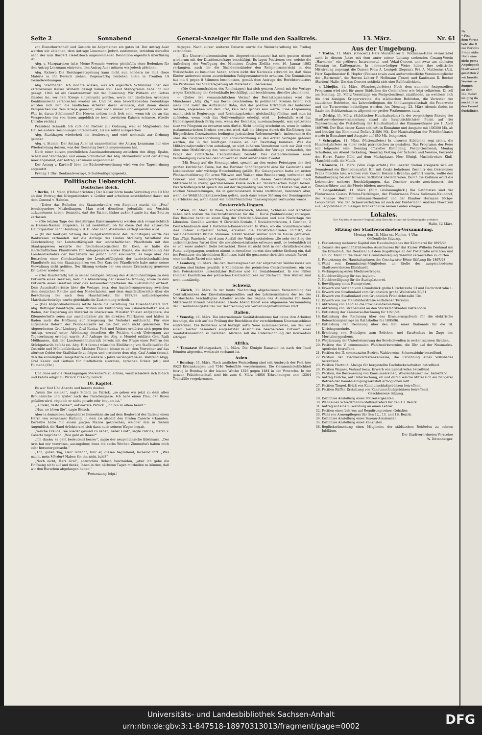Seite 2 Sonnabend General-Anzeiger für Halle und den Saalkreis. 13. März. Nr. 61
von Dienstherrschaft und Gesinde im Allgemeinen ein gutes ist. Der Antrag Auer werden wir ablehnen, dem Antrage Lenzmann jedoch zustimmen, trotzdem derselbe nach der zum Bürgerl. Gesetzbuch angenommenen Resolution eigentlich überflüssig ist.
Abg. v. Marquardsen (nl.): Meine Freunde werden gleichfalls ohne Bedenken für den Antrag Lenzmann eintreten, den Antrag Auer müssen wir jedoch ablehnen.
Abg. Rickert: Die Reichsgesetzgebung kann nicht nur, sondern sie muß diese Materie in ihr Bereich ziehen. Gegenwärtig bestehen allein in Preußen 19 Gesindeordnungen.
Abg. Stadthagen: Ich möchte wissen, was ich eigentlich Schlimmes über den verstorbenen Kaiser Wilhelm gesagt haben soll. Laut Stenogramm habe ich nur gesagt: 1866 sei ein Gesetzentwurf mit der Einleitung: Wir Wilhelm von Gottes Gnaden &c. vor dem Kriege eingebracht worden, worin den ländlichen Arbeitern Koalitionsrecht versprochen worden sei. Und bei dem bevorstehenden Gedenktage würden sich nun die ländlichen Arbeiter daran erinnern, daß ihnen dieses Versprechen vor dem Kriege gemacht, aber noch immer nicht eingelöst worden sei. Was ist daran Schlimmes? Die Herren sollten doch froh sein, wenn ich sie an das Versprechen des von ihnen angeblich so hoch verehrten Kaisers erinnere. (Große Unruhe rechts.)
Präsident Schmidt: Ich rufe den Redner zur Ordnung, weil er Mitgliedern des Hauses andere Gesinnungen unterschiebt, als sie selbst aussprechen.
Abg. Stadthagen wiederholt die Aeußerung und wird nochmals zur Ordnung gerufen.
Abg. v. Stumm: Der Antrag Auer ist unannehmbar, der Antrag Lenzmann nur eine Wiederholung dessen, was der Reichstag bereits angenommen hat.
Nach einer kurzen persönlichen Auseinandersetzung zwischen den Abgg. Spahn, Schall und Stadthagen und einem Schlußwort des Abg. Molkenbuhr wird der Antrag Auer abgelehnt, der Antrag Lenzmann angenommen.
Der Antrag v. Kardorff über die Bäckereiverordnung wird von der Tagesordnung abgesetzt.
Freitag 1 Uhr: Denkmalsvorlage, Schuldentilgungsgesetz.
Politische Uebersicht.
Deutsches Reich.
* Berlin, 11. März. (Hofnachrichten.) Der Kaiser hörte heute Vormittag von 10 Uhr ab den Vortrag des Kriegsministers v. Goßler und arbeitete anschließend daran mit dem General v. Hahnke.
— (Ueber das Befinden des Staatssekretärs von Stephan) macht die „Post“ beruhigendere Mittheilungen. Man wird dieselben jedenfalls mit Vorsicht aufzunehmen haben; feststeht, daß der Patient bisher außer Stande ist, das Bett zu verlassen.
— (Die letzten Tage des diesjährigen Kaisermanövers) werden sich voraussichtlich in Hessen-Nassau abspielen; es ist zweifelhaft, ob für diese Zeit das kaiserliche Hauptquartier nach Homburg v. d. H. oder nach Wiesbaden verlegt werden wird.
— (In der heutigen Sitzung der Budgetkommission des Reichstages) wurde das Bankwesen verhandelt. Auf die Anfrage des Grafen Stollberg betreffend die Gleichstellung der Lombardfähigkeit der landschaftlichen Pfandbriefe mit den Staatspapieren erklärte der Reichsbankpräsident Dr. Koch, er halte die landschaftlichen Pfandbriefe für Anlagepapiere erster Klasse, die Ausdehnung des Lombardverkehrs der Reichsbank sei jedoch nicht erwünscht, es liege aber das Bestreben einer Gleichstellung der Lombardfähigkeit der landwirthschaftlichen Pfandbriefe mit den Staatspapieren vor. Der Kurs der Pfandbriefe habe unter seiner Verwaltung nicht gelitten. Der Sitzung wohnte der von seiner Erkrankung genesene Dr. Lieber wieder bei.
— (Der Bundesrath) hat in seiner heutigen Sitzung den Ausschußanträgen zu dem Entwurfe eines Gesetzes, betr. die Abänderung der Gewerbe-Ordnung, sowie zu dem Entwurfe eines Gesetzes über das Auswanderungs-Wesen die Zustimmung ertheilt. Dem Ausschußberichte über die Vorlage, betr. den Auslieferungsvertrag zwischen dem deutschen Reiche und den Niederlanden, und dem Ausschußberichte über die Berechnung der nach dem Haushaltsetat für 1897/98 aufzubringenden Matrikularbeiträge wurde gleichfalls die Zustimmung ertheilt.
— (Das Abgeordnetenhaus) setzte heute die Berathung des Eisenbahnetats fort. Abg. Böttinger beantragte, eine Petition um Einführung von Kilometerheften wie in Baden, der Regierung als Material zu überweisen. Minister Thielen entgegnete, die Kilometerhefte seien nur umständlicher als die direkten Fahrkarten und hätten in Baden auch die Hoffnung auf Steigerung des Verkehrs enttäuscht. Für eine allgemeine Reform der Personentarife sei die Zeit noch nicht gekommen. Die Abgeordneten Graf Limburg, Graf Kanitz, Pleß und Rickert erklärten sich gegen den Antrag, worauf unter Ablehnung desselben die Petition durch Uebergang zur Tagesordnung erledigt wurde. Auf Anfrage des Abg. v. Mendel erklärte Geh. Rath Möllhausen, daß der Landeseisenbahnrath bereits mit der Frage einer Reform des Stückguttarifs befaßt sei. Abg. Hirt (kons.) wünschte Einführung von Staffeltarifen für Getreide und Mühlenfabrikate. Minister Thielen lehnte es ab, dem Vorredner auf das uferlose Gebiet der Staffeltarife zu folgen und erwiderte dem Abg. Graf Arnim (kons.), daß die ermäßigten Düngertarife auf weitere 5 Jahre verlängert seien. Während Abgg. Graf Kanitz und Gothein für Staffeltarife eintraten, sprachen Eckels (ntl.) und Humann (Ctr.)
Und ohne auf die Danksagungen Merentier's zu achten, verabschiedete sich Bidach und kehrte eiligst zu Patrick O'Keddy zurück.
10. Kapitel.
Es war fünf Uhr Abends und bereits dunkel.
„Wenn Sie meinen“, sagte Bidach zu Patrick, „so gehen wir jetzt zu dem alten Brounsmiche und später nach der Paradiesgasse. Ich habe einen Plan, der Ihnen gefallen wird, obgleich er nicht gerade sehr bequem ist.“
„Je toller, desto besser“, antwortete Patrick. „Ich bin zu allem bereit.“
„Nun, so hören Sie“, sagte Bidach.
Aber in demselben Augenblicke bemerkten sie auf dem Boulevard des Italiens einen Herrn von vornehmer Haltung, in dem sie alsbald den Grafen Caserte erkannten. Derselbe hatte mit einem jungen Manne gesprochen, welcher ihm in diesem Augenblick die Hand drückte und sich dann nach seinem Wagen begab.
„Welche Freude, Sie wieder gesund zu sehen, lieber Graf“, sagte Patrick, Herrn v. Caserte begrüßend. „Wie geht es Ihnen?“
„Ich danke; es geht bedeutend besser“, sagte der neapolitanische Edelmann. „Der Arzt hat mir verordnet, auszugehen; denn die sechs Wochen Zimmerluft haben mich sehr heruntergebracht.“
„Ach, guten Tag, Herr Bidach“, fuhr er, diesen begrüßend, lächelnd fort. „Was macht mein Mörder? Haben Sie ihn nicht bald?“
„Noch nicht, Herr Graf“, antwortete Bidach bescheiden, „aber ich gebe die Hoffnung nicht auf und denke, Ihnen in den nächsten Tagen mittheilen zu können, daß wir den Burschen abgefangen haben.“
(Fortsetzung folgt.)
dagegen. Nach kurzer weiterer Debatte wurde die Weiterberathung bis Freitag verschoben.
— (Die Unterrichtskommission des Abgeordnetenhauses) hat sich gestern Abend wiederum mit der Dissidentenfrage beschäftigt. Es lagen Petitionen vor, welche die Aufhebung der Verfügung des Ministers Grafen Zedlitz vom 16. Januar 1892 verlangten, nach der die Dissidentenkinder den Religionsunterricht in den Volksschulen zu besuchen haben, sofern nicht der Nachweis erbracht ist, daß diese Kinder anderweit einen ausreichenden Religionsunterricht erhalten. Die Kommission hat mit 9 gegen 8 Stimmen beschlossen, gemäß dem Antrage des Berichterstatters die Petitionen der Staatsregierung als Material zu überweisen.
— (Die Centrumsfraktion des Reichstages) hat sich gestern Abend mit der Vorlage wegen Errichtung der Gedenkhalle beschäftigt und beschlossen, dieselbe abzulehnen.
— (Ueber den voraussichtlichen Verlauf der Reichstagssession) wird der Münchener „Allg. Ztg.“ aus Berlin geschrieben: In politischen Kreisen bricht sich mehr und mehr die Auffassung Bahn, daß das positive Ertrágniß der laufenden Session, abgesehen von dem Etat, kein sehr großes sein werde. Eine Abspannung macht sich in Regierungs- und Reichstagskreisen gleichmäßig fühlbar, und man ist zufrieden, wenn noch das Nothwendigste erledigt wird .... Jedenfalls wird das Handelsgesetzbuch fertig sein, wenn der Reichstag auseinandergeht, was spätestens kurz vor Pfingsten zu erwarten sein dürfte. Nicht unbillig erscheint es, wenn in weiten parlamentarischen Kreisen erwartet wird, daß die übrigen durch die Einführung des Bürgerlichen Gesetzbuches bedingten juristischen Reformentwürfe, insbesondere die über die Civilprozeßordnung und Konkursordnung zu den ersten Vorlagen gehören werden, die in der künftigen Session an den Reichstag kommen. Was die Militärstrafprozeßreform anbelangt, so wird äußerem Vernehmen nach zur Zeit noch über eine Modifizirung des wesentlichen Bestandtheils der Vorlage verhandelt, der Frage der richterliche Centralinstanz besteht. Das Zustandekommen einer Verständigung zwischen den Souveränen steht außer allem Zweifel.
— (Mit Bezug auf die Sonntagsruhe), speziell an den ersten Feiertagen der drei großen kirchlichen Feste, hat das Berliner Schöffengericht eine für Gastwirthe und Lokalbesitzer sehr wichtige Entscheidung gefällt. Ein Gesangverein hatte am ersten Weihnachtsfeiertag für arme Wittwen und Waisen eine Bescheerung, verbunden mit Concert und Gesangvorträgen, veranstaltet und diesen Veranstaltungen nach Mitternacht in streng geschlossenem Kreise noch ein Tanzkränzchen folgen lassen. Das Schöffengericht sprach ihn mit der Begründung von Strafe und Kosten frei, daß in solchen Veranstaltungen, die in geschlossenem Kreise stattfinden, besonders aber, wenn sie Wohlthätigkeitszwecken gelten, auch dann keine Störung der Sonntagsruhe zu erblicken sei, wenn damit ein nichtöffentliches Tanzvergnügen verbunden werde.
Oesterreich-Ungarn.
* Wien, 11. März. In Wien, Niederösterreich, Mähren, Schlesien und Kärnthen haben sich soeben die Reichsrathswahlen für die 5. Kurie (Wählerklasse) vollzogen. Das Resultat bedeutet einen Sieg der Christlich-Sozialen und eine Niederlage der Liberalen. Gewählt wurden: 9 Christlich-Soziale, 3 Sozialdemokraten, 4 Czechen, 2 Deutschnationale und 1 Katholisch-Konservativer. In Wien, wo die Sozialdemokraten ihre Führer aufgestellt hatten, erzielten die Christlich-Sozialen 117102, die Sozialdemokraten 88350 Stimmen. 40000 Wiener Wähler sind zu Hause geblieben. Das „Tägl. Rundsch.“ wird zum Ausfall der Wahl geschrieben: „So sehr der Sieg der antisemitischen Partei über die sozialdemokratische erfreuen muß, so bedenklich ist er von einer anderen Seite betrachtet. Diese ist nicht bloß in der christlich-sozialen Partei aufgegangen, sondern nimmt in derselben bereits eine solche Stellung ein, daß bei Fortdauer des kirchlichen Einflusses bald die gesammte christlich-soziale Partei — eine klerikale Partei sein wird.“
* Lemberg, 11. März. Bei den Reichstagswahlen der allgemeinen Wählerklasse von Galizien sind bisher gewählt: 6 Kandidaten des polnischen Centralkomitees, ein von dem Polenkomitee unterstützter Ruthene und ein Sozialdemokrat. In vier Fällen kommen Kandidaten des polnischen Centralkomitees zur Stichwahl. Drei Wahlen sind noch ausständig.
Schweiz.
* Zürich, 11. März. In der heute Nachmittag abgehaltenen Versammlung des Centralkomitees der Eisenbahnangestellten und der Lohnkommission der bei der Nordostbahn beschäftigten Arbeiter wurde der Beginn des Ausstandes für heute Mitternacht formell beschlossen. Heute Abend findet eine allgemeine Versammlung der Eisenbahnangestellten zur Besprechung von Verhaltungsmaßnahmen statt.
Italien.
* Venedig, 11. März. Die internationale Sanitätskonferenz hat heute ihre Arbeiten beendigt, die sich auf die Prüfung der Beschlüsse der verschiedenen Unterausschüsse erstreckten. Die Konferenz wird baldigst auf's Neue zusammentreten, um den von einem hierfür besonders eingesetzten Ausschusse bearbeiteten Entwurf einer Sanitätskonvention zu berathen. Alsdann soll die Unterzeichnung der Konvention erfolgen.
Afrika.
* Tamatave (Madagaskar), 11. März. Die Königin Ranavalo ist nach der Insel Réunion abgereist, wohin sie verbannt ist.
Asien.
* Bombay, 11. März. Nach amtlicher Feststellung sind seit Ausbruch der Pest hier 9023 Erkrankungen und 7546 Todesfälle vorgekommen. Die Gesammtsterblichkeit betrug in Bombay in der letzten Woche 1326 gegen 1484 in der Vorwoche. In der ganzen Präsidentschaft sind bis zum 6. März 14856 Erkrankungen und 12204 Todesfälle vorgekommen.
Aus der Umgebung.
* Trotha, 11. März. (Concert.) Herr Musiklehrer E. Rottmann-Halle veranstaltet auch in diesem Jahre mit dem unter seiner Leitung stehenden Gesang-Verein „Harmonie“ ein größeres Instrumental- und Vokal-Concert und zwar am nächsten Dienstag im Kaffeegarten. In liebenswürdiger Weise haben ihre solistische Mitwirkung zugesagt die Damen Frau A. Leutgeb (Sopran), Frl. A. Mathesius (Alt), Herr Kapellmeister E. Hopfer (Violine) sowie zwei außerordentliche Vereinsmitglieder der „Harmonie“, die Herren Lehrer P. Hoffmann (Tenor) und Kaufmann E. Becher (Bariton)-Halle. Um das Concert schließt sich eine Ballfestlichkeit.
x Löbejün, 11. März. (Hundertjahrfeier.) Nach dem nunmehr festgestellten Programm wird sich für unser Städtchen die Gedenkfeier wie folgt vollziehen. Es soll am Sonntag, 21. März Vormittags ein Festgottesdienst stattfinden, an welchem sich die drei hiesigen Kriegervereine, die städtischen Behörden, die Vertreter der staatlichen Behörden, das Lehrerkollegium, die Schützengesellschaft, die Feuerwehr und die Turnvereine betheiligen werden. Am Dienstag, 23. März Abends findet im Saale des Schützenhauses allgemeiner großer Festkommers statt.
△ Zörbig, 11. März. (Städtischer Haushaltsplan.) In der vorgestrigen Sitzung der Stadtverordnetenversammlung stand als hauptsächlichster Punkt auf der Tagesordnung die Feststellung des Haushaltsplans der Kämmereikasse pro 1. April 1897/98. Der Etat dieser Kasse schließt in Einnahme und Ausgabe mit 156300 Mk. ab und beträgt das Kommunal-Defizit 31580 Mk. Der Haushaltsplan der Friedhofskasse wurde in Einnahme und Ausgabe auf 650 Mk. festgesetzt.
* Schraplau, 11. März. (Nationalfeier.) In unserem Städtchen regt sich's, die Hundertjahrfeier zu einer recht patriotischen zu gestalten. Das Programm der Feier soll folgendes sein: Sonntag offizieller Kirchgang, Festgottesdienst; Montag Schulfeier, am Abend Fackelzug; Dienstag Festzug der Schulen und Vereine, Festrede des Herrn Pastor Kühl auf dem Marktplatze. Herr Königl. Musikdirektor Kluß-Mansfeld stellt die Musik.
* Könnern, 11. März. (Vom Zuge erfaßt.) Vor unserer Station ereignete sich am Sonnabend ein Eisenbahnunfall. Ein mit Coaks beladenes Geschirr des Oekonomen Franz Pitschke hier, welches vom Knecht Heinrich Brandau geführt wurde, wollte den Bahnübergang bei der früheren Saftfabrik überschreiten. Durch die Kollision erlitt die Lokomotive mehrere Beschädigungen, das Geschirr wurde zertrümmert; der Geschirrführer und die Pferde blieben unverletzt.
* Leopoldshall, 11. März. (Zum Grubenunglück.) Die Getödteten sind der Fördermann Gustav Böhme-Hecklingen, der Fördermann Franz Sellmann-Neundorf, der Knappe Hermann Sellmann-Neundorf und der Klauber Hermann Böttge-Leopoldshall. Von den Schwerverletzten ist noch der Fördermann Andreas Nowatzek aus Leopoldshall im hiesigen Krankenhause seinen Leiden erlegen.
Lokales.
Der Nachdruck unserer Original-Lokal-Berichte ist nur mit Quellenangabe gestattet.
Halle, 12 März.
Sitzung der Stadtverordneten-Versammlung.
Montag den 15. März cr., Nachm. 4 Uhr.
Oeffentliche Sitzung.
1. Festsetzung mehrerer Kapitel des Haushaltsplanes der Kämmerei für 1897/98.
2. Gesuch des geschäftsführenden Ausschusses für das Kaiser Wilhelm Denkmal um die Erlaubniß, das Denkmal auf dem Kugelfange an der Poststraße errichten und am 22. März cr. die Feier der Grundsteinlegung daselbst veranstalten zu dürfen.
3. Festsetzung des Haushaltsplanes der Geschwister Röser-Stiftung für 1897/98.
4. Wahl von Kommissions-Mitgliedern an Stelle des ausgeschiedenen Stadtverordneten Klinkhardt.
5. Verlängerung eines Miethsvertrages.
6. Nachbewilligung für das Asylamt.
7. Nachbewilligung für die Stadtgärtnerei.
8. Bewilligung eines Rennpreises.
9. Erwerb von Vorland vom Grundstück große Ulrichstraße 13 und Dachritzstraße 1.
10. Erwerb von Straßenland vom Grundstück große Wallstraße 30/31.
11. Erwerb von Straßenland vom Grundstück Friedrichstraße 13c.
12. Erwerb von zur Mansfelderstraße entfallenen Terrains.
13. Abtretung von Land an die Provinzial-Verwaltung.
14. Abtretung von Straßenland an den Stärkefabrikanten Dettenborn.
15. Entlastung der Kämmerei-Rechnung für 1893/94.
16. Entlastung der Rechnung über den Erneuerungsfonds für die elektrische Beleuchtungsanlage im Rathskeller für 1895/96.
17. Entlastung der Rechnung über den Bau eines Diakonats für die St. Ulrichsgemeinde.
18. Erhebung von Beiträgen zum Brücken- und Straßenbau im Zuge des Moritzburggrabens.
19. Weglassung der Unterbetonirung der Bordschwellen in verkehrsarmen Straßen.
20. Petition des V. communalen Wahlbezirksvereins, die Uhr auf der Neumarkts-Apotheke betreffend.
21. Petition des II. communalen Bezirks-Wahlvereins, Schneeabfuhr betreffend.
22. Petition der Tischler-Ortskrankenkasse, die Errichtung eines Volksbades betreffend.
23. Petition Hartnuß, Abzüge für hergestellte Dachdeckerarbeiten betreffend.
24. Petition Wagner, Verkauf bezw. Erwerb von Landstreifen betreffend.
25. Petition, die Besteuerung von Konsumvereinen, Waarenhäusern &c. betreffend.
26. Antrag Fölsche, auf Untersuchung, ob und durch welche Mittel sich ein billigerer Betrieb der Kanal-Reinigungs-Anstalt ermöglichen läßt.
27. Petition Timpel, Erlaß von Kanalanschlußgebühren betreffend.
28. Petition Rüffer, Erstattung von Kanalanschlußgebühren betreffend.
Geschlossene Sitzung.
29. Definitive Anstellung eines Polizeisergeanten.
30. Wahl eines Schiedsmanns-Stellvertreters für den 13. Bezirk.
31. Antrag auf eine Zuwendung an einen Lehrer.
32. Petition eines Lehrers auf Regulirung seines Gehaltes.
33. Wahl von Armenpflegern für den 12., 13. und 16. Bezirk.
34. Definitive Anstellung eines Bureau-Assistenten.
35. Definitive Anstellung eines Kanzlisten.
36. Beglückwünschung eines Mitgliedes der städtischen Behörden zu seinem Jubiläum.
Der Stadtverordneten-Vorsteher
W. Dittenberger.
Nr.
* Fina
dem Verein
betr. die B
zur Berathu
Frage nähe
Höhe eine
nicht gema
Angelegenh
Stadtverord
gesetzten Z
wir bereits
Vereins vo
dungen.
an dem
Die Mehrh
sie ging da
nüchlich in
den Fremd
fluchtlinien
Universitäts- und Landesbibliothek Sachsen-Anhalt
urn:nbn:de:gbv:3:1-847518-18970313013/fragment/page=0002
DFG